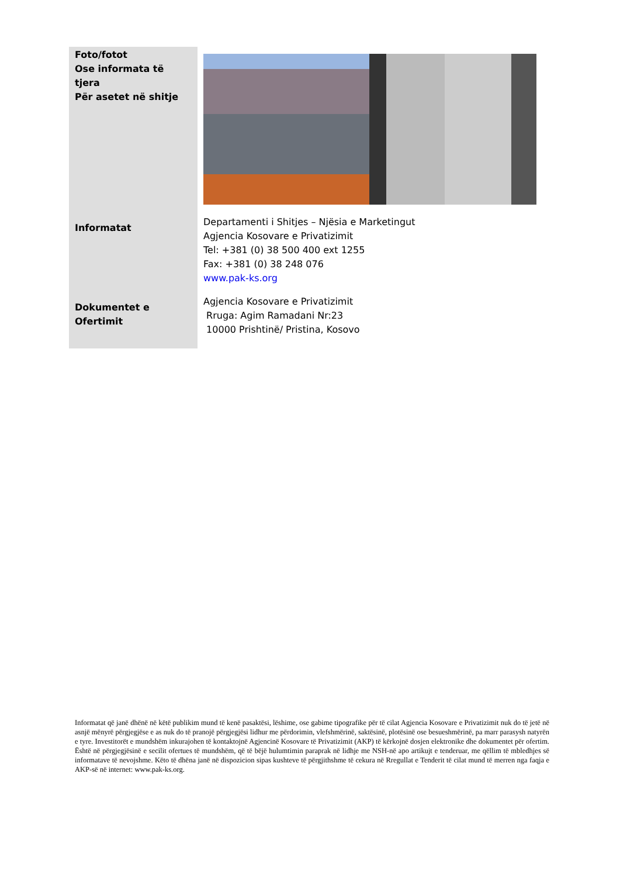| Foto/fotot Ose informata të tjera Për asetet në shitje | |
| Informatat | Departamenti i Shitjes – Njësia e Marketingut Agjencia Kosovare e Privatizimit Tel: +381 (0) 38 500 400 ext 1255 Fax: +381 (0) 38 248 076 www.pak-ks.org |
| Dokumentet e Ofertimit | Agjencia Kosovare e Privatizimit Rruga: Agim Ramadani Nr:23 10000 Prishtinë/ Pristina, Kosovo |
Informatat që janë dhënë në këtë publikim mund të kenë pasaktësi, lëshime, ose gabime tipografike për të cilat Agjencia Kosovare e Privatizimit nuk do të jetë në asnjë mënyrë përgjegjëse e as nuk do të pranojë përgjegjësi lidhur me përdorimin, vlefshmërinë, saktësinë, plotësinë ose besueshmërinë, pa marr parasysh natyrën e tyre. Investitorët e mundshëm inkurajohen të kontaktojnë Agjencinë Kosovare të Privatizimit (AKP) të kërkojnë dosjen elektronike dhe dokumentet për ofertim. Është në përgjegjësinë e secilit ofertues të mundshëm, që të bëjë hulumtimin paraprak në lidhje me NSH-në apo artikujt e tenderuar, me qëllim të mbledhjes së informatave të nevojshme. Këto të dhëna janë në dispozicion sipas kushteve të përgjithshme të cekura në Rregullat e Tenderit të cilat mund të merren nga faqja e AKP-së në internet: www.pak-ks.org.